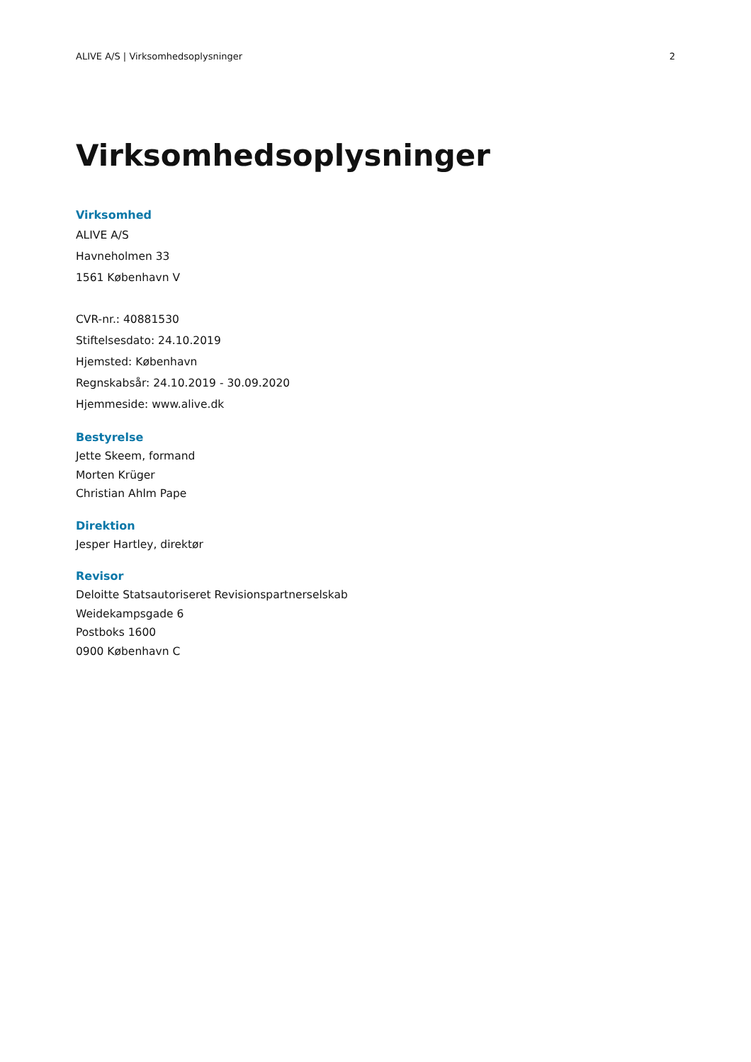ALIVE A/S | Virksomhedsoplysninger 2
Virksomhedsoplysninger
Virksomhed
ALIVE A/S
Havneholmen 33
1561 København V
CVR-nr.: 40881530
Stiftelsesdato: 24.10.2019
Hjemsted: København
Regnskabsår: 24.10.2019 - 30.09.2020
Hjemmeside: www.alive.dk
Bestyrelse
Jette Skeem, formand
Morten Krüger
Christian Ahlm Pape
Direktion
Jesper Hartley, direktør
Revisor
Deloitte Statsautoriseret Revisionspartnerselskab
Weidekampsgade 6
Postboks 1600
0900 København C